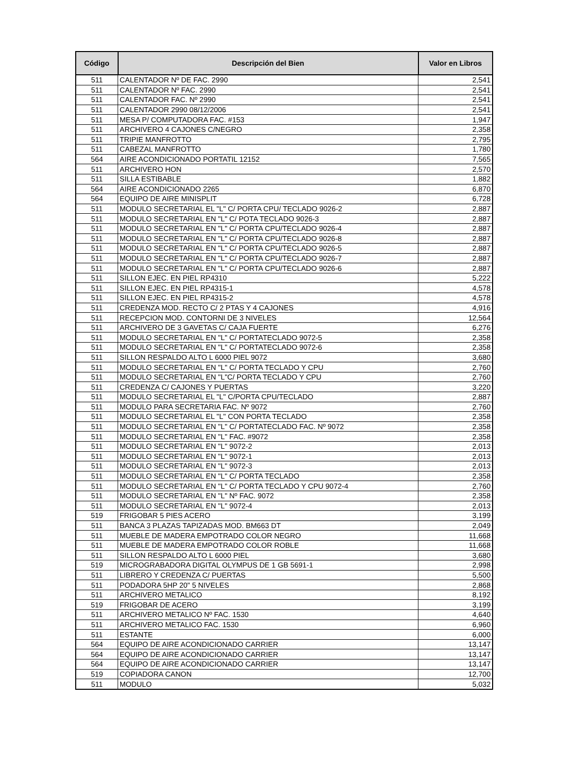| Código | Descripción del Bien | Valor en Libros |
| --- | --- | --- |
| 511 | CALENTADOR Nº DE FAC. 2990 | 2,541 |
| 511 | CALENTADOR Nº FAC. 2990 | 2,541 |
| 511 | CALENTADOR FAC. Nº 2990 | 2,541 |
| 511 | CALENTADOR 2990 08/12/2006 | 2,541 |
| 511 | MESA P/ COMPUTADORA FAC. #153 | 1,947 |
| 511 | ARCHIVERO 4 CAJONES C/NEGRO | 2,358 |
| 511 | TRIPIE MANFROTTO | 2,795 |
| 511 | CABEZAL MANFROTTO | 1,780 |
| 564 | AIRE ACONDICIONADO PORTATIL 12152 | 7,565 |
| 511 | ARCHIVERO HON | 2,570 |
| 511 | SILLA ESTIBABLE | 1,882 |
| 564 | AIRE ACONDICIONADO 2265 | 6,870 |
| 564 | EQUIPO DE AIRE MINISPLIT | 6,728 |
| 511 | MODULO SECRETARIAL EL "L" C/ PORTA CPU/ TECLADO 9026-2 | 2,887 |
| 511 | MODULO SECRETARIAL EN "L" C/ POTA TECLADO 9026-3 | 2,887 |
| 511 | MODULO SECRETARIAL EN "L" C/ PORTA CPU/TECLADO 9026-4 | 2,887 |
| 511 | MODULO SECRETARIAL EN "L" C/ PORTA CPU/TECLADO 9026-8 | 2,887 |
| 511 | MODULO SECRETARIAL EN "L" C/ PORTA CPU/TECLADO 9026-5 | 2,887 |
| 511 | MODULO SECRETARIAL EN "L" C/ PORTA CPU/TECLADO 9026-7 | 2,887 |
| 511 | MODULO SECRETARIAL EN "L" C/ PORTA CPU/TECLADO 9026-6 | 2,887 |
| 511 | SILLON EJEC. EN PIEL RP4310 | 5,222 |
| 511 | SILLON EJEC. EN PIEL RP4315-1 | 4,578 |
| 511 | SILLON EJEC. EN PIEL RP4315-2 | 4,578 |
| 511 | CREDENZA MOD. RECTO C/ 2 PTAS Y 4 CAJONES | 4,916 |
| 511 | RECEPCION MOD. CONTORNI DE 3 NIVELES | 12,564 |
| 511 | ARCHIVERO DE 3 GAVETAS C/ CAJA FUERTE | 6,276 |
| 511 | MODULO SECRETARIAL EN "L" C/ PORTATECLADO 9072-5 | 2,358 |
| 511 | MODULO SECRETARIAL EN "L" C/ PORTATECLADO 9072-6 | 2,358 |
| 511 | SILLON RESPALDO ALTO L 6000 PIEL 9072 | 3,680 |
| 511 | MODULO SECRETARIAL EN "L" C/ PORTA TECLADO Y CPU | 2,760 |
| 511 | MODULO SECRETARIAL EN "L"C/ PORTA TECLADO Y CPU | 2,760 |
| 511 | CREDENZA C/ CAJONES Y PUERTAS | 3,220 |
| 511 | MODULO SECRETARIAL EL "L" C/PORTA CPU/TECLADO | 2,887 |
| 511 | MODULO PARA SECRETARIA FAC. Nº 9072 | 2,760 |
| 511 | MODULO SECRETARIAL EL "L" CON PORTA TECLADO | 2,358 |
| 511 | MODULO SECRETARIAL EN "L" C/ PORTATECLADO FAC. Nº 9072 | 2,358 |
| 511 | MODULO SECRETARIAL EN "L" FAC. #9072 | 2,358 |
| 511 | MODULO SECRETARIAL EN "L" 9072-2 | 2,013 |
| 511 | MODULO SECRETARIAL EN "L" 9072-1 | 2,013 |
| 511 | MODULO SECRETARIAL EN "L" 9072-3 | 2,013 |
| 511 | MODULO SECRETARIAL EN "L" C/ PORTA TECLADO | 2,358 |
| 511 | MODULO SECRETARIAL EN "L" C/ PORTA TECLADO Y CPU 9072-4 | 2,760 |
| 511 | MODULO SECRETARIAL EN "L" Nº FAC. 9072 | 2,358 |
| 511 | MODULO SECRETARIAL EN "L" 9072-4 | 2,013 |
| 519 | FRIGOBAR 5 PIES ACERO | 3,199 |
| 511 | BANCA 3 PLAZAS TAPIZADAS MOD. BM663 DT | 2,049 |
| 511 | MUEBLE DE MADERA EMPOTRADO COLOR NEGRO | 11,668 |
| 511 | MUEBLE DE MADERA EMPOTRADO COLOR ROBLE | 11,668 |
| 511 | SILLON RESPALDO ALTO L 6000 PIEL | 3,680 |
| 519 | MICROGRABADORA DIGITAL OLYMPUS DE 1 GB 5691-1 | 2,998 |
| 511 | LIBRERO Y CREDENZA C/ PUERTAS | 5,500 |
| 511 | PODADORA 5HP 20" 5 NIVELES | 2,868 |
| 511 | ARCHIVERO METALICO | 8,192 |
| 519 | FRIGOBAR DE ACERO | 3,199 |
| 511 | ARCHIVERO METALICO Nº FAC. 1530 | 4,640 |
| 511 | ARCHIVERO METALICO FAC. 1530 | 6,960 |
| 511 | ESTANTE | 6,000 |
| 564 | EQUIPO DE AIRE ACONDICIONADO CARRIER | 13,147 |
| 564 | EQUIPO DE AIRE ACONDICIONADO CARRIER | 13,147 |
| 564 | EQUIPO DE AIRE ACONDICIONADO CARRIER | 13,147 |
| 519 | COPIADORA CANON | 12,700 |
| 511 | MODULO | 5,032 |